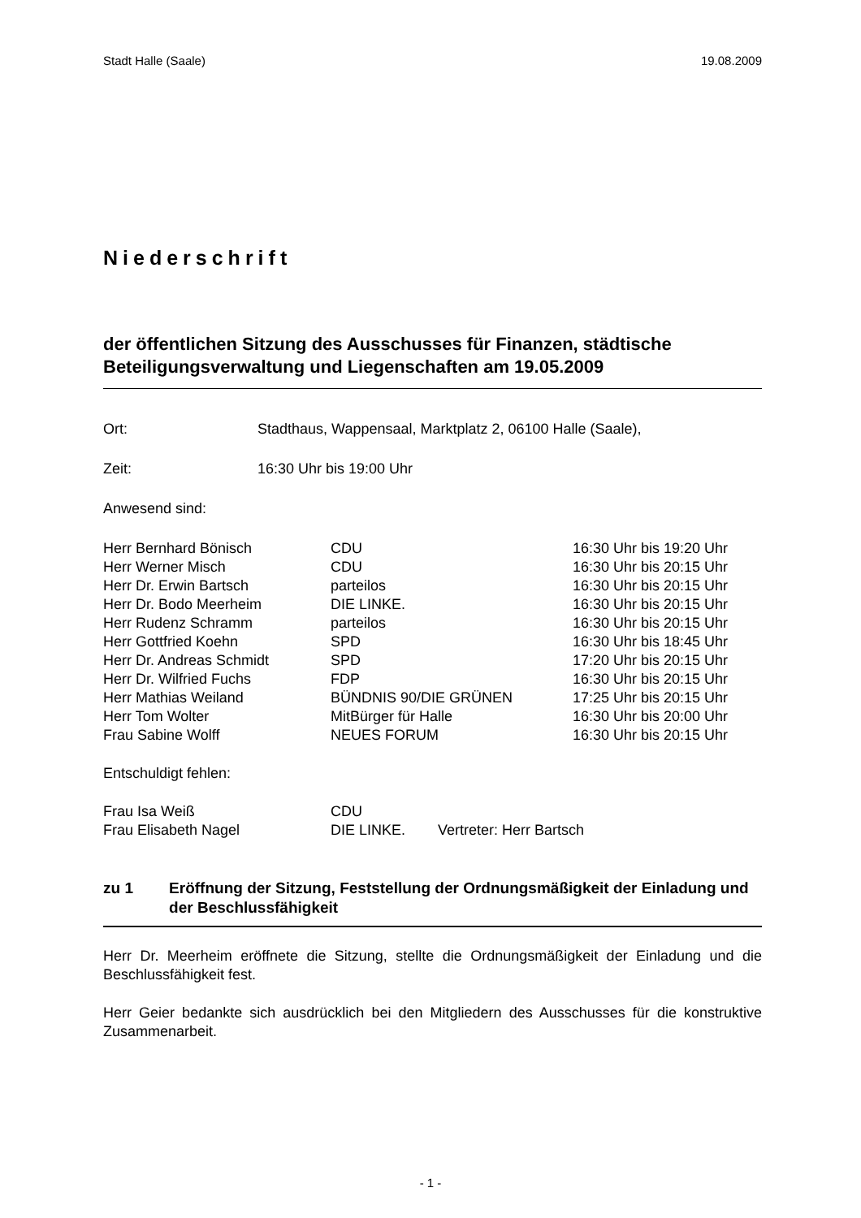Stadt Halle (Saale) 19.08.2009
Niederschrift
der öffentlichen Sitzung des Ausschusses für Finanzen, städtische Beteiligungsverwaltung und Liegenschaften am 19.05.2009
| Ort: | Stadthaus, Wappensaal, Marktplatz 2, 06100 Halle (Saale), |
| Zeit: | 16:30 Uhr bis 19:00 Uhr |
| Anwesend sind: | |
| Herr Bernhard Bönisch | CDU | 16:30 Uhr bis 19:20 Uhr |
| Herr Werner Misch | CDU | 16:30 Uhr bis 20:15 Uhr |
| Herr Dr. Erwin Bartsch | parteilos | 16:30 Uhr bis 20:15 Uhr |
| Herr Dr. Bodo Meerheim | DIE LINKE. | 16:30 Uhr bis 20:15 Uhr |
| Herr Rudenz Schramm | parteilos | 16:30 Uhr bis 20:15 Uhr |
| Herr Gottfried Koehn | SPD | 16:30 Uhr bis 18:45 Uhr |
| Herr Dr. Andreas Schmidt | SPD | 17:20 Uhr bis 20:15 Uhr |
| Herr Dr. Wilfried Fuchs | FDP | 16:30 Uhr bis 20:15 Uhr |
| Herr Mathias Weiland | BÜNDNIS 90/DIE GRÜNEN | 17:25 Uhr bis 20:15 Uhr |
| Herr Tom Wolter | MitBürger für Halle | 16:30 Uhr bis 20:00 Uhr |
| Frau Sabine Wolff | NEUES FORUM | 16:30 Uhr bis 20:15 Uhr |
Entschuldigt fehlen:
| Frau Isa Weiß | CDU | |
| Frau Elisabeth Nagel | DIE LINKE. | Vertreter: Herr Bartsch |
zu 1 Eröffnung der Sitzung, Feststellung der Ordnungsmäßigkeit der Einladung und der Beschlussfähigkeit
Herr Dr. Meerheim eröffnete die Sitzung, stellte die Ordnungsmäßigkeit der Einladung und die Beschlussfähigkeit fest.
Herr Geier bedankte sich ausdrücklich bei den Mitgliedern des Ausschusses für die konstruktive Zusammenarbeit.
- 1 -